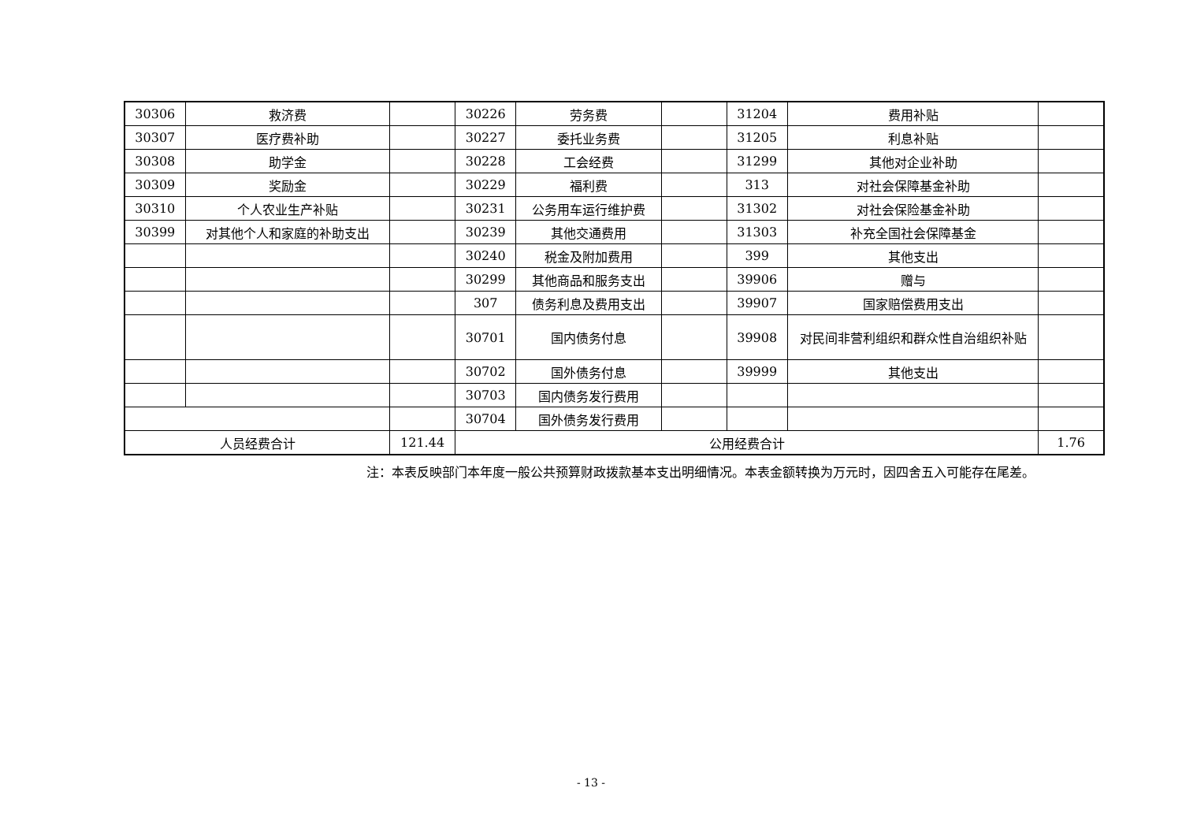| 30306 | 救济费 | | 30226 | 劳务费 | | 31204 | 费用补贴 | |
| 30307 | 医疗费补助 | | 30227 | 委托业务费 | | 31205 | 利息补贴 | |
| 30308 | 助学金 | | 30228 | 工会经费 | | 31299 | 其他对企业补助 | |
| 30309 | 奖励金 | | 30229 | 福利费 | | 313 | 对社会保障基金补助 | |
| 30310 | 个人农业生产补贴 | | 30231 | 公务用车运行维护费 | | 31302 | 对社会保险基金补助 | |
| 30399 | 对其他个人和家庭的补助支出 | | 30239 | 其他交通费用 | | 31303 | 补充全国社会保障基金 | |
| | | | 30240 | 税金及附加费用 | | 399 | 其他支出 | |
| | | | 30299 | 其他商品和服务支出 | | 39906 | 赠与 | |
| | | | 307 | 债务利息及费用支出 | | 39907 | 国家赔偿费用支出 | |
| | | | 30701 | 国内债务付息 | | 39908 | 对民间非营利组织和群众性自治组织补贴 | |
| | | | 30702 | 国外债务付息 | | 39999 | 其他支出 | |
| | | | 30703 | 国内债务发行费用 | | | | |
| | | | 30704 | 国外债务发行费用 | | | | |
| 人员经费合计 | | 121.44 | 公用经费合计 | | | | | 1.76 |
注：本表反映部门本年度一般公共预算财政拨款基本支出明细情况。本表金额转换为万元时，因四舍五入可能存在尾差。
- 13 -